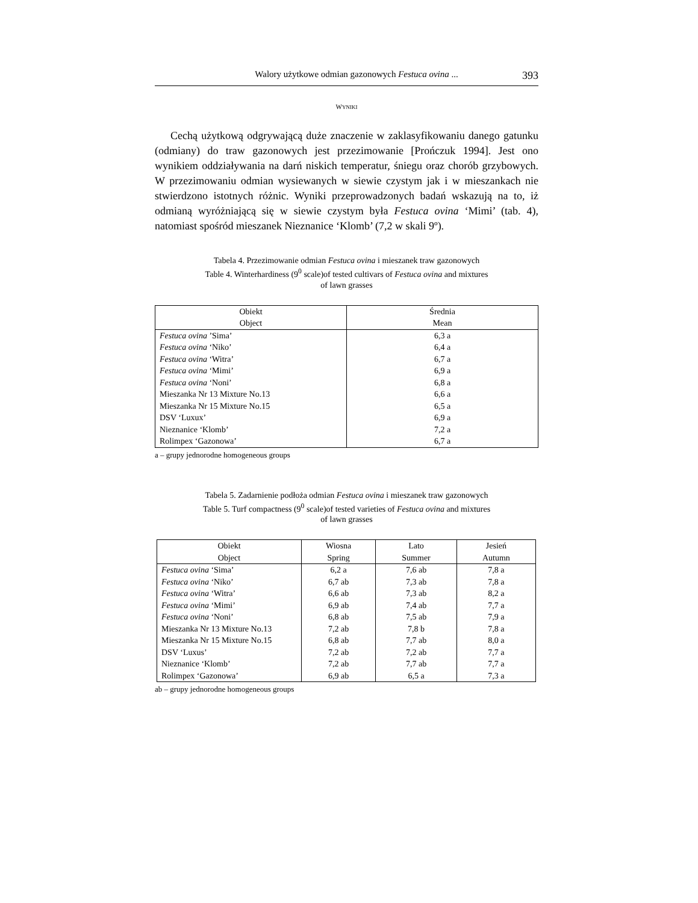Walory użytkowe odmian gazonowych Festuca ovina ... 393
WYNIKI
Cechą użytkową odgrywającą duże znaczenie w zaklasyfikowaniu danego gatunku (odmiany) do traw gazonowych jest przezimowanie [Prończuk 1994]. Jest ono wynikiem oddziaływania na darń niskich temperatur, śniegu oraz chorób grzybowych. W przezimowaniu odmian wysiewanych w siewie czystym jak i w mieszankach nie stwierdzono istotnych różnic. Wyniki przeprowadzonych badań wskazują na to, iż odmianą wyróżniającą się w siewie czystym była Festuca ovina ‘Mimi’ (tab. 4), natomiast spośród mieszanek Nieznanice ‘Klomb’ (7,2 w skali 9º).
Tabela 4. Przezimowanie odmian Festuca ovina i mieszanek traw gazonowych
Table 4. Winterhardiness (9<sup>0</sup> scale)of tested cultivars of Festuca ovina and mixtures
of lawn grasses
| Obiekt Object | Średnia Mean |
| --- | --- |
| Festuca ovina ’Sima’ | 6,3 a |
| Festuca ovina ‘Niko’ | 6,4 a |
| Festuca ovina ‘Witra’ | 6,7 a |
| Festuca ovina ‘Mimi’ | 6,9 a |
| Festuca ovina ‘Noni’ | 6,8 a |
| Mieszanka Nr 13 Mixture No.13 | 6,6 a |
| Mieszanka Nr 15 Mixture No.15 | 6,5 a |
| DSV ‘Luxux’ | 6,9 a |
| Nieznanice ‘Klomb’ | 7,2 a |
| Rolimpex ‘Gazonowa’ | 6,7 a |
a – grupy jednorodne homogeneous groups
Tabela 5. Zadarnienie podłoża odmian Festuca ovina i mieszanek traw gazonowych
Table 5. Turf compactness (9<sup>0</sup> scale)of tested varieties of Festuca ovina and mixtures
of lawn grasses
| Obiekt Object | Wiosna Spring | Lato Summer | Jesień Autumn |
| --- | --- | --- | --- |
| Festuca ovina ‘Sima’ | 6,2 a | 7,6 ab | 7,8 a |
| Festuca ovina ‘Niko’ | 6,7 ab | 7,3 ab | 7,8 a |
| Festuca ovina ‘Witra’ | 6,6 ab | 7,3 ab | 8,2 a |
| Festuca ovina ‘Mimi’ | 6,9 ab | 7,4 ab | 7,7 a |
| Festuca ovina ‘Noni’ | 6,8 ab | 7,5 ab | 7,9 a |
| Mieszanka Nr 13 Mixture No.13 | 7,2 ab | 7,8 b | 7,8 a |
| Mieszanka Nr 15 Mixture No.15 | 6,8 ab | 7,7 ab | 8,0 a |
| DSV ‘Luxus’ | 7,2 ab | 7,2 ab | 7,7 a |
| Nieznanice ‘Klomb’ | 7,2 ab | 7,7 ab | 7,7 a |
| Rolimpex ‘Gazonowa’ | 6,9 ab | 6,5 a | 7,3 a |
ab – grupy jednorodne homogeneous groups